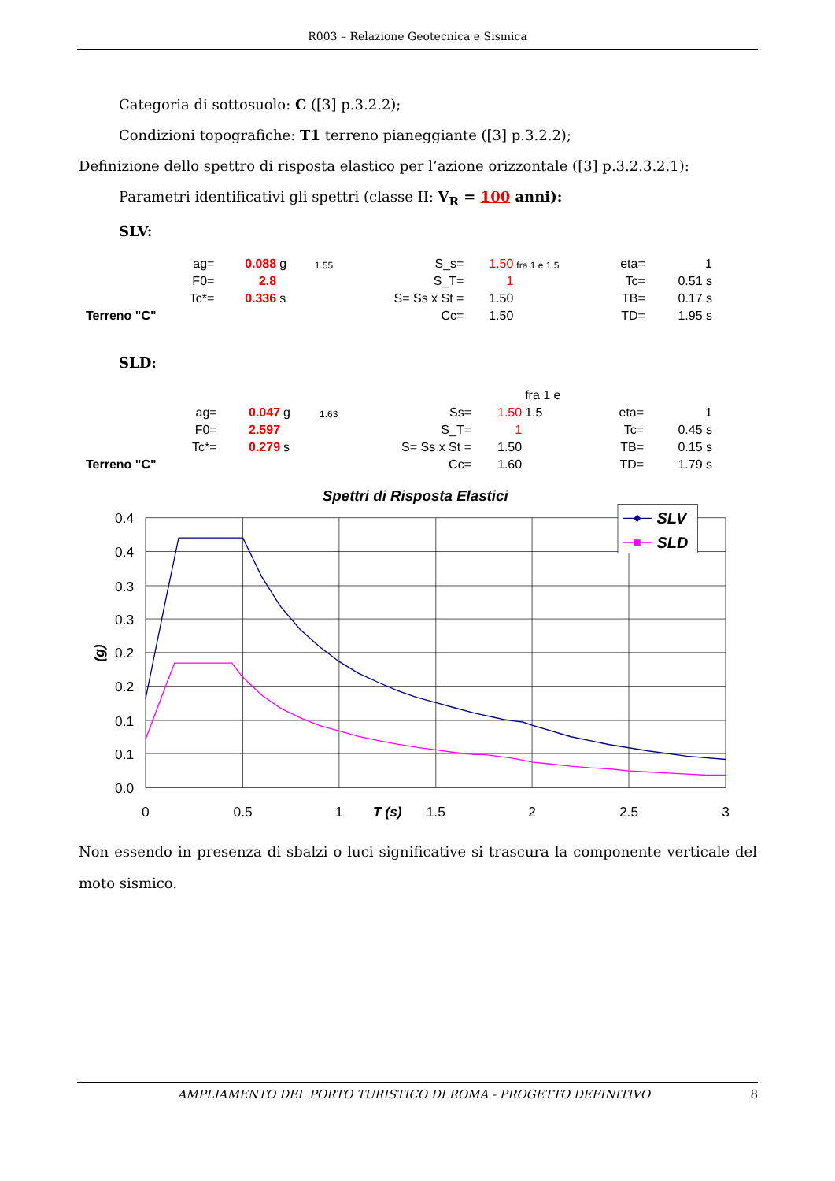R003 – Relazione Geotecnica e Sismica
Categoria di sottosuolo: C ([3] p.3.2.2);
Condizioni topografiche: T1 terreno pianeggiante ([3] p.3.2.2);
Definizione dello spettro di risposta elastico per l’azione orizzontale ([3] p.3.2.3.2.1):
Parametri identificativi gli spettri (classe II: V<sub>R</sub> = 100 anni):
SLV:
| ag= | 0.088 | g | 1.55 | S_s= | 1.50 | fra 1 e 1.5 | eta= | 1 |
| F0= | 2.8 | | | S_T= | 1 | | Tc= | 0.51 s |
| Tc*= | 0.336 | s | | S= Ss x St = | 1.50 | | TB= | 0.17 s |
| Terreno "C" | | | | Cc= | 1.50 | | TD= | 1.95 s |
SLD:
| | | | | | | fra 1 e | | |
| ag= | 0.047 | g | 1.63 | Ss= | 1.50 | 1.5 | eta= | 1 |
| F0= | 2.597 | | | S_T= | 1 | | Tc= | 0.45 s |
| Tc*= | 0.279 | s | | S= Ss x St = | 1.50 | | TB= | 0.15 s |
| Terreno "C" | | | | Cc= | 1.60 | | TD= | 1.79 s |
Spettri di Risposta Elastici
0.4
0.4
0.3
0.3
0.2
0.2
0.1
0.1
0.0
0
0.5
1
T (s)
1.5
2
2.5
3
(g)
SLV
SLD
Non essendo in presenza di sbalzi o luci significative si trascura la componente verticale del moto sismico.
AMPLIAMENTO DEL PORTO TURISTICO DI ROMA - PROGETTO DEFINITIVO 8